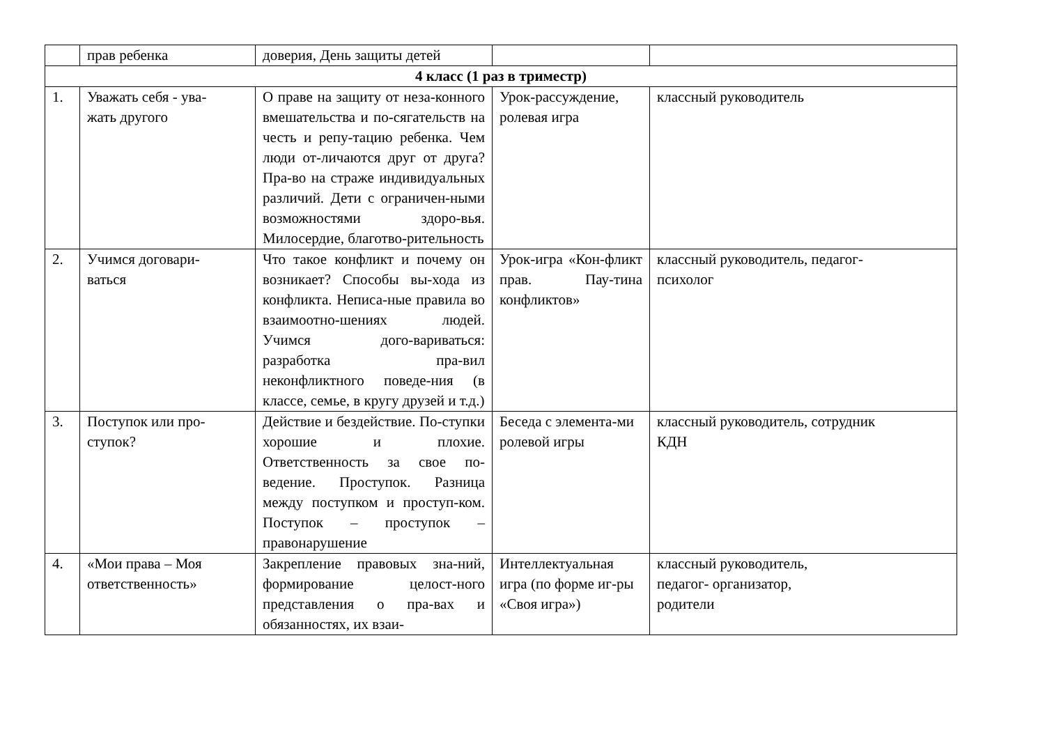| | прав ребенка | доверия, День защиты детей | | |
| 4 класс (1 раз в триместр) | | | | |
| 1. | Уважать себя - ува- жать другого | О праве на защиту от неза-конного вмешательства и по-сягательств на честь и репу-тацию ребенка. Чем люди от-личаются друг от друга? Пра-во на страже индивидуальных различий. Дети с ограничен-ными возможностями здоро-вья. Милосердие, благотво-рительность | Урок-рассуждение, ролевая игра | классный руководитель |
| 2. | Учимся договари- ваться | Что такое конфликт и почему он возникает? Способы вы-хода из конфликта. Неписа-ные правила во взаимоотно-шениях людей. Учимся дого-вариваться: разработка пра-вил неконфликтного поведе-ния (в классе, семье, в кругу друзей и т.д.) | Урок-игра «Кон-фликт прав. Пау-тина конфликтов» | классный руководитель, педагог- психолог |
| 3. | Поступок или про- ступок? | Действие и бездействие. По-ступки хорошие и плохие. Ответственность за свое по-ведение. Проступок. Разница между поступком и проступ-ком. Поступок – проступок – правонарушение | Беседа с элемента-ми ролевой игры | классный руководитель, сотрудник КДН |
| 4. | «Мои права – Моя ответственность» | Закрепление правовых зна-ний, формирование целост-ного представления о пра-вах и обязанностях, их взаи- | Интеллектуальная игра (по форме иг-ры «Своя игра») | классный руководитель, педагог- организатор, родители |